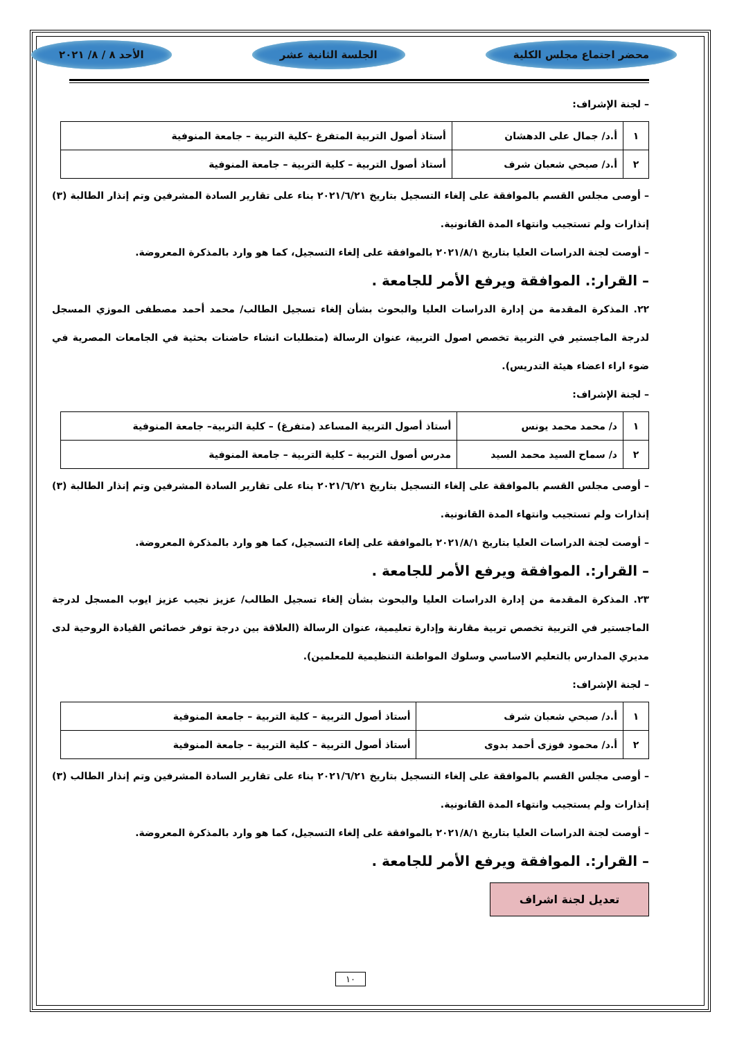محضر اجتماع مجلس الكلية الجلسة الثانية عشر الأحد ٨ / ٨/ ٢٠٢١
– لجنة الإشراف:
| ١ | أ.د/ جمال على الدهشان | أستاذ أصول التربية المتفرغ –كلية التربية – جامعة المنوفية |
| ٢ | أ.د/ صبحي شعبان شرف | أستاذ أصول التربية – كلية التربية – جامعة المنوفية |
– أوصى مجلس القسم بالموافقة على إلغاء التسجيل بتاريخ ٢٠٢١/٦/٢١ بناء على تقارير السادة المشرفين وتم إنذار الطالبة (٣) إنذارات ولم تستجيب وانتهاء المدة القانونية.
– أوصت لجنة الدراسات العليا بتاريخ ٢٠٢١/٨/١ بالموافقة على إلغاء التسجيل، كما هو وارد بالمذكرة المعروضة.
– القرار:. الموافقة ويرفع الأمر للجامعة .
٢٢. المذكرة المقدمة من إدارة الدراسات العليا والبحوث بشأن إلغاء تسجيل الطالب/ محمد أحمد مصطفى الموزي المسجل لدرجة الماجستير في التربية تخصص اصول التربية، عنوان الرسالة (متطلبات انشاء حاضنات بحثية في الجامعات المصرية في ضوء اراء اعضاء هيئة التدريس).
– لجنة الإشراف:
| ١ | د/ محمد محمد يونس | أستاذ أصول التربية المساعد (متفرغ) – كلية التربية– جامعة المنوفية |
| ٢ | د/ سماح السيد محمد السيد | مدرس أصول التربية – كلية التربية – جامعة المنوفية |
– أوصى مجلس القسم بالموافقة على إلغاء التسجيل بتاريخ ٢٠٢١/٦/٢١ بناء على تقارير السادة المشرفين وتم إنذار الطالبة (٣) إنذارات ولم تستجيب وانتهاء المدة القانونية.
– أوصت لجنة الدراسات العليا بتاريخ ٢٠٢١/٨/١ بالموافقة على إلغاء التسجيل، كما هو وارد بالمذكرة المعروضة.
– القرار:. الموافقة ويرفع الأمر للجامعة .
٢٣. المذكرة المقدمة من إدارة الدراسات العليا والبحوث بشأن إلغاء تسجيل الطالب/ عزيز نجيب عزيز ايوب المسجل لدرجة الماجستير في التربية تخصص تربية مقارنة وإدارة تعليمية، عنوان الرسالة (العلاقة بين درجة توفر خصائص القيادة الروحية لدى مديري المدارس بالتعليم الاساسي وسلوك المواطنة التنظيمية للمعلمين).
– لجنة الإشراف:
| ١ | أ.د/ صبحي شعبان شرف | أستاذ أصول التربية – كلية التربية – جامعة المنوفية |
| ٢ | أ.د/ محمود فوزى أحمد بدوى | أستاذ أصول التربية – كلية التربية – جامعة المنوفية |
– أوصى مجلس القسم بالموافقة على إلغاء التسجيل بتاريخ ٢٠٢١/٦/٢١ بناء على تقارير السادة المشرفين وتم إنذار الطالب (٣) إنذارات ولم يستجيب وانتهاء المدة القانونية.
– أوصت لجنة الدراسات العليا بتاريخ ٢٠٢١/٨/١ بالموافقة على إلغاء التسجيل، كما هو وارد بالمذكرة المعروضة.
– القرار:. الموافقة ويرفع الأمر للجامعة .
تعديل لجنة اشراف
١٠